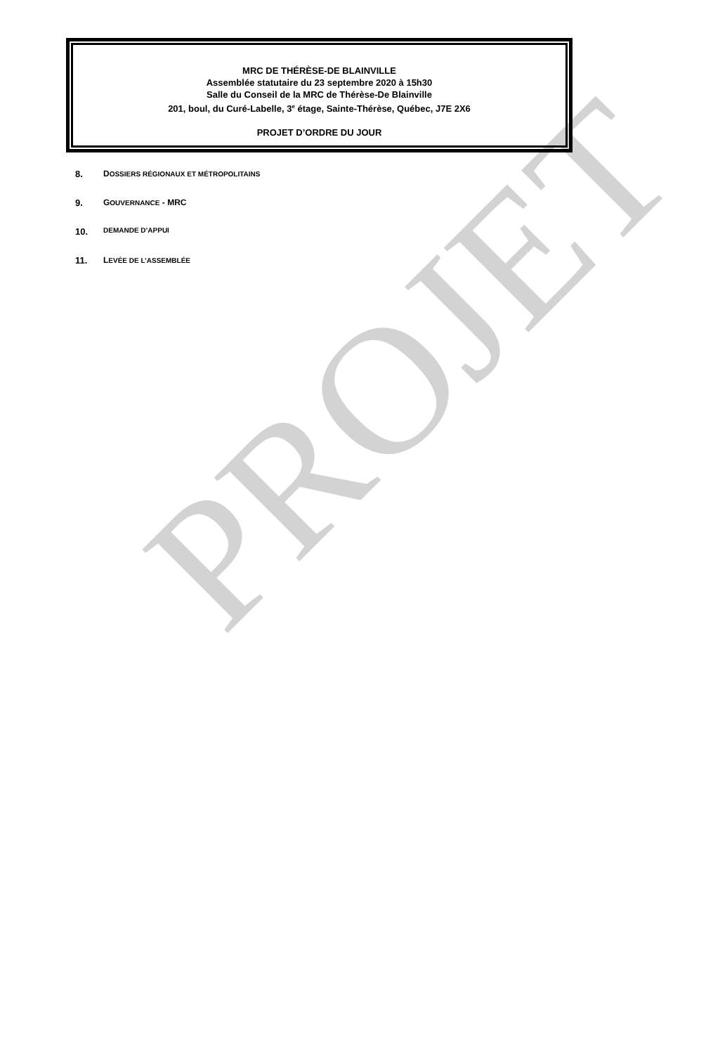MRC DE THÉRÈSE-DE BLAINVILLE
Assemblée statutaire du 23 septembre 2020 à 15h30
Salle du Conseil de la MRC de Thérèse-De Blainville
201, boul, du Curé-Labelle, 3<sup>e</sup> étage, Sainte-Thérèse, Québec, J7E 2X6
PROJET D’ORDRE DU JOUR
8. DOSSIERS RÉGIONAUX ET MÉTROPOLITAINS
9. GOUVERNANCE - MRC
10. DEMANDE D’APPUI
11. LEVÉE DE L’ASSEMBLÉE
PROJET